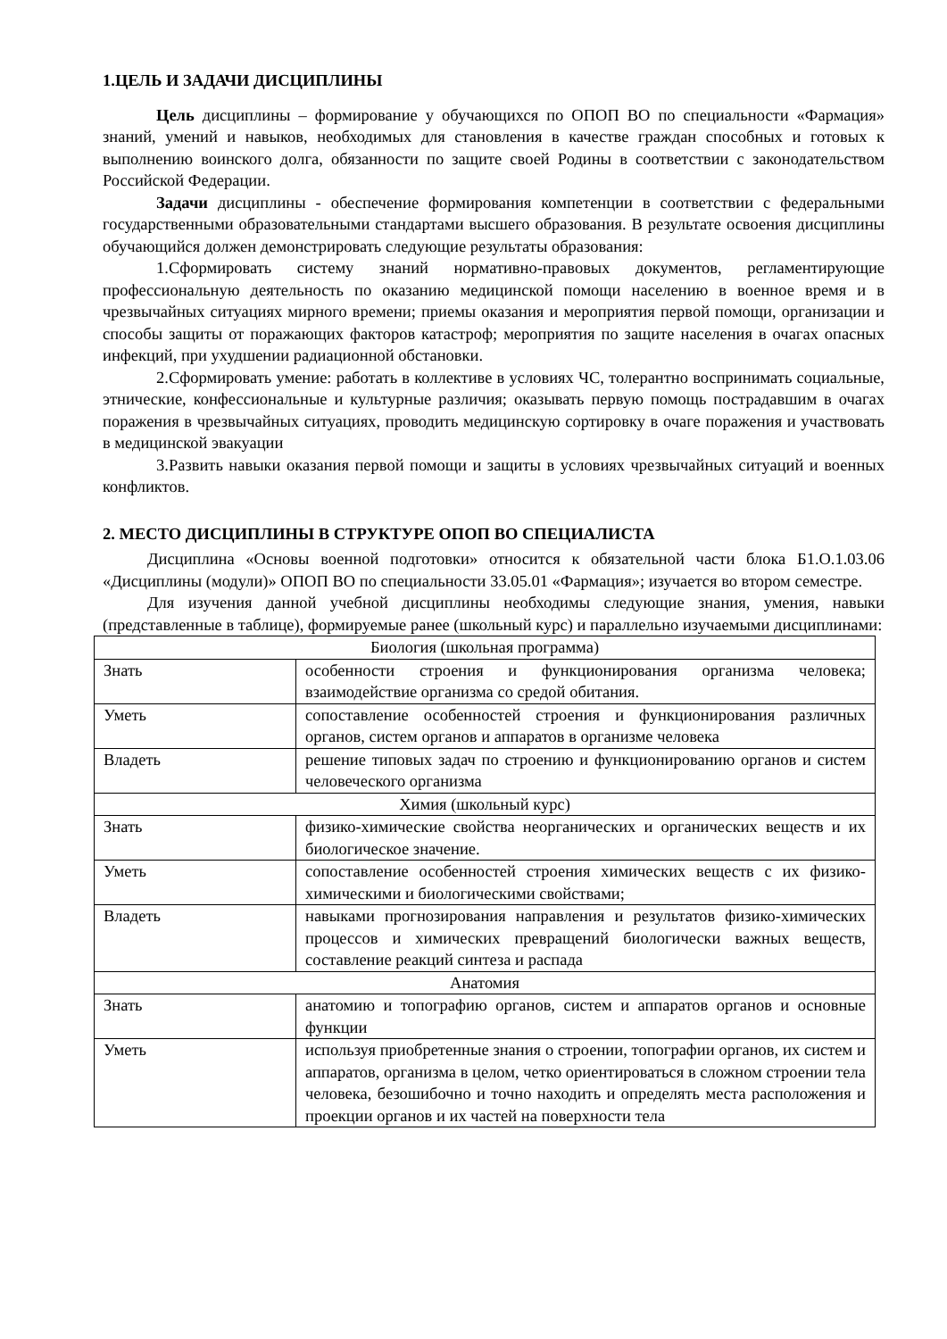1.ЦЕЛЬ И ЗАДАЧИ ДИСЦИПЛИНЫ
Цель дисциплины – формирование у обучающихся по ОПОП ВО по специальности «Фармация» знаний, умений и навыков, необходимых для становления в качестве граждан способных и готовых к выполнению воинского долга, обязанности по защите своей Родины в соответствии с законодательством Российской Федерации.
Задачи дисциплины - обеспечение формирования компетенции в соответствии с федеральными государственными образовательными стандартами высшего образования. В результате освоения дисциплины обучающийся должен демонстрировать следующие результаты образования:
1.Сформировать систему знаний нормативно-правовых документов, регламентирующие профессиональную деятельность по оказанию медицинской помощи населению в военное время и в чрезвычайных ситуациях мирного времени; приемы оказания и мероприятия первой помощи, организации и способы защиты от поражающих факторов катастроф; мероприятия по защите населения в очагах опасных инфекций, при ухудшении радиационной обстановки.
2.Сформировать умение: работать в коллективе в условиях ЧС, толерантно воспринимать социальные, этнические, конфессиональные и культурные различия; оказывать первую помощь пострадавшим в очагах поражения в чрезвычайных ситуациях, проводить медицинскую сортировку в очаге поражения и участвовать в медицинской эвакуации
3.Развить навыки оказания первой помощи и защиты в условиях чрезвычайных ситуаций и военных конфликтов.
2. МЕСТО ДИСЦИПЛИНЫ В СТРУКТУРЕ ОПОП ВО СПЕЦИАЛИСТА
Дисциплина «Основы военной подготовки» относится к обязательной части блока Б1.О.1.03.06 «Дисциплины (модули)» ОПОП ВО по специальности 33.05.01 «Фармация»; изучается во втором семестре.
Для изучения данной учебной дисциплины необходимы следующие знания, умения, навыки (представленные в таблице), формируемые ранее (школьный курс) и параллельно изучаемыми дисциплинами:
| Биология (школьная программа) | |
| Знать | особенности строения и функционирования организма человека; взаимодействие организма со средой обитания. |
| Уметь | сопоставление особенностей строения и функционирования различных органов, систем органов и аппаратов в организме человека |
| Владеть | решение типовых задач по строению и функционированию органов и систем человеческого организма |
| Химия (школьный курс) | |
| Знать | физико-химические свойства неорганических и органических веществ и их биологическое значение. |
| Уметь | сопоставление особенностей строения химических веществ с их физико-химическими и биологическими свойствами; |
| Владеть | навыками прогнозирования направления и результатов физико-химических процессов и химических превращений биологически важных веществ, составление реакций синтеза и распада |
| Анатомия | |
| Знать | анатомию и топографию органов, систем и аппаратов органов и основные функции |
| Уметь | используя приобретенные знания о строении, топографии органов, их систем и аппаратов, организма в целом, четко ориентироваться в сложном строении тела человека, безошибочно и точно находить и определять места расположения и проекции органов и их частей на поверхности тела |